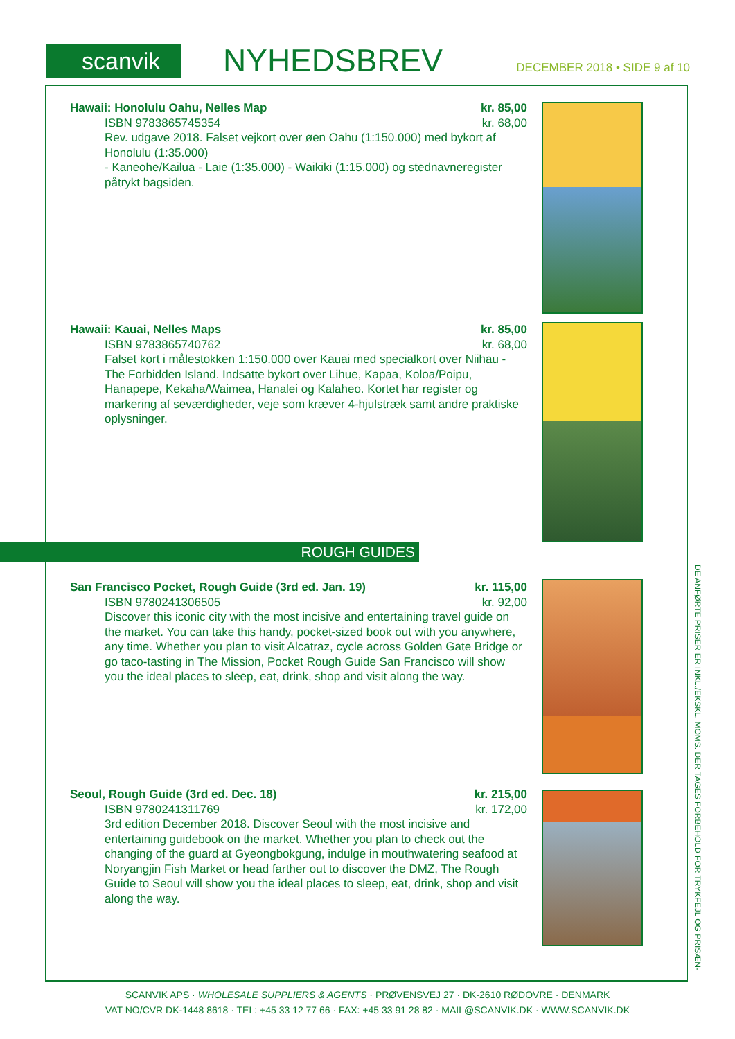scanvik NYHEDSBREV DECEMBER 2018 • SIDE 9 af 10
kr. 85,00
kr. 68,00
Hawaii: Honolulu Oahu, Nelles Map
ISBN 9783865745354
Rev. udgave 2018. Falset vejkort over øen Oahu (1:150.000) med bykort af Honolulu (1:35.000)
- Kaneohe/Kailua - Laie (1:35.000) - Waikiki (1:15.000) og stednavneregister påtrykt bagsiden.
kr. 85,00
kr. 68,00
Hawaii: Kauai, Nelles Maps
ISBN 9783865740762
Falset kort i målestokken 1:150.000 over Kauai med specialkort over Niihau - The Forbidden Island. Indsatte bykort over Lihue, Kapaa, Koloa/Poipu, Hanapepe, Kekaha/Waimea, Hanalei og Kalaheo. Kortet har register og markering af seværdigheder, veje som kræver 4-hjulstræk samt andre praktiske oplysninger.
ROUGH GUIDES
kr. 115,00
kr. 92,00
San Francisco Pocket, Rough Guide (3rd ed. Jan. 19)
ISBN 9780241306505
Discover this iconic city with the most incisive and entertaining travel guide on the market. You can take this handy, pocket-sized book out with you anywhere, any time. Whether you plan to visit Alcatraz, cycle across Golden Gate Bridge or go taco-tasting in The Mission, Pocket Rough Guide San Francisco will show you the ideal places to sleep, eat, drink, shop and visit along the way.
kr. 215,00
kr. 172,00
Seoul, Rough Guide (3rd ed. Dec. 18)
ISBN 9780241311769
3rd edition December 2018. Discover Seoul with the most incisive and entertaining guidebook on the market. Whether you plan to check out the changing of the guard at Gyeongbokgung, indulge in mouthwatering seafood at Noryangjin Fish Market or head farther out to discover the DMZ, The Rough Guide to Seoul will show you the ideal places to sleep, eat, drink, shop and visit along the way.
DE ANFØRTE PRISER ER INKL./EKSKL. MOMS. DER TAGES FORBEHOLD FOR TRYKFEJL OG PRISÆN-
SCANVIK APS · WHOLESALE SUPPLIERS & AGENTS · PRØVENSVEJ 27 · DK-2610 RØDOVRE · DENMARK
VAT NO/CVR DK-1448 8618 · TEL: +45 33 12 77 66 · FAX: +45 33 91 28 82 · MAIL@SCANVIK.DK · WWW.SCANVIK.DK